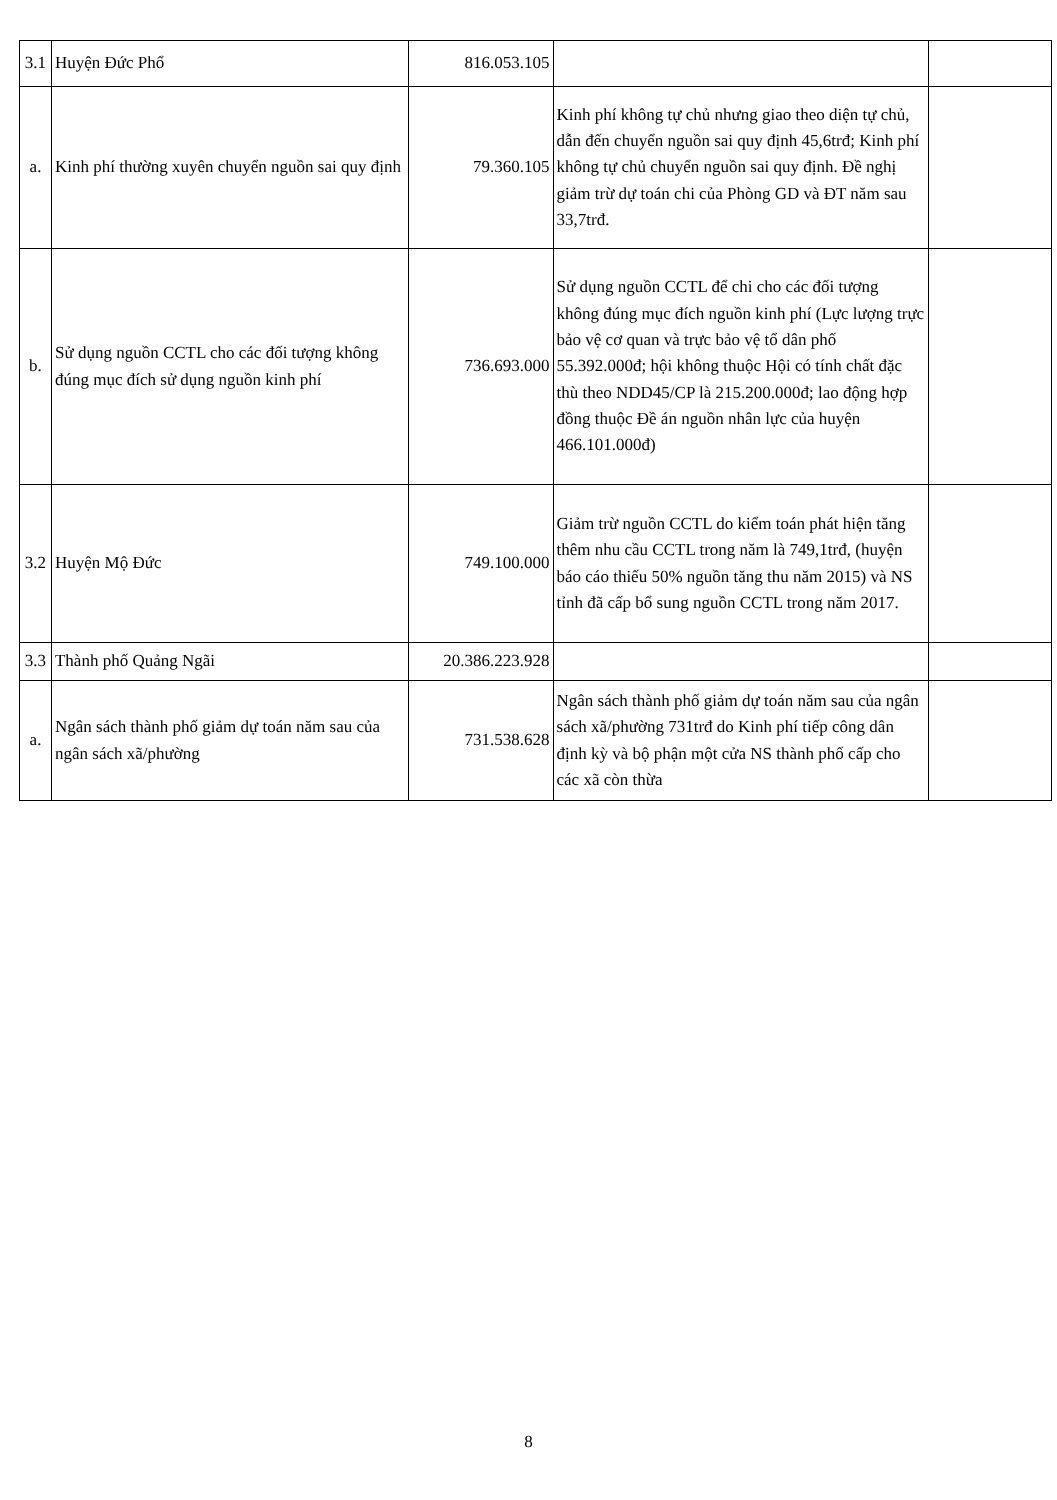| 3.1 | Huyện Đức Phổ | 816.053.105 | | |
| a. | Kinh phí thường xuyên chuyển nguồn sai quy định | 79.360.105 | Kinh phí không tự chủ nhưng giao theo diện tự chủ, dẫn đến chuyển nguồn sai quy định 45,6trđ; Kinh phí không tự chủ chuyển nguồn sai quy định. Đề nghị giảm trừ dự toán chi của Phòng GD và ĐT năm sau 33,7trđ. | |
| b. | Sử dụng nguồn CCTL cho các đối tượng không đúng mục đích sử dụng nguồn kinh phí | 736.693.000 | Sử dụng nguồn CCTL để chi cho các đối tượng không đúng mục đích nguồn kinh phí (Lực lượng trực bảo vệ cơ quan và trực bảo vệ tổ dân phố 55.392.000đ; hội không thuộc Hội có tính chất đặc thù theo NDD45/CP là 215.200.000đ; lao động hợp đồng thuộc Đề án nguồn nhân lực của huyện 466.101.000đ) | |
| 3.2 | Huyện Mộ Đức | 749.100.000 | Giảm trừ nguồn CCTL do kiểm toán phát hiện tăng thêm nhu cầu CCTL trong năm là 749,1trđ, (huyện báo cáo thiếu 50% nguồn tăng thu năm 2015) và NS tỉnh đã cấp bổ sung nguồn CCTL trong năm 2017. | |
| 3.3 | Thành phố Quảng Ngãi | 20.386.223.928 | | |
| a. | Ngân sách thành phố giảm dự toán năm sau của ngân sách xã/phường | 731.538.628 | Ngân sách thành phố giảm dự toán năm sau của ngân sách xã/phường 731trđ do Kinh phí tiếp công dân định kỳ và bộ phận một cửa NS thành phố cấp cho các xã còn thừa | |
8